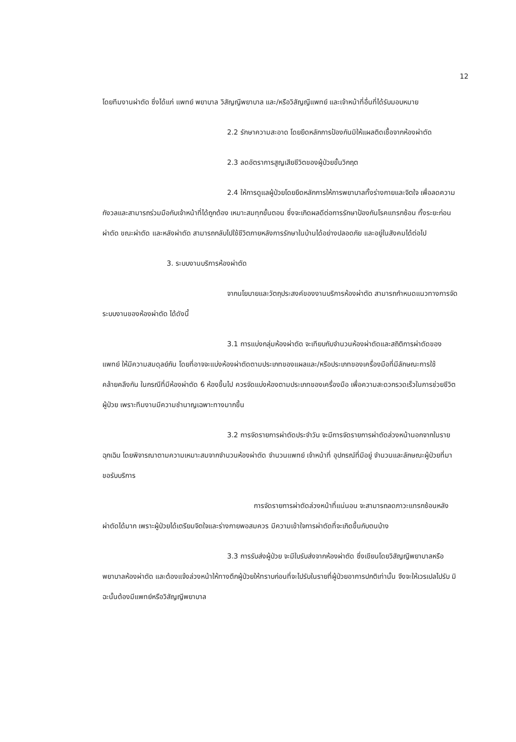12
โดยทีมงานผ่าตัด ซึ่งได้แก่ แพทย์ พยาบาล วิสัญญีพยาบาล และ/หรือวิสัญญีแพทย์ และเจ้าหน้าที่อื่นที่ได้รับมอบหมาย
2.2 รักษาความสะอาด โดยยึดหลักการป้องกันมิให้แผลติดเชื้อจากห้องผ่าตัด
2.3 ลดอัตราการสูญเสียชีวิตของผู้ป่วยขั้นวิกฤต
2.4 ให้การดูแลผู้ป่วยโดยยึดหลักการให้การพยาบาลทั้งร่างกายและจิตใจ เพื่อลดความกังวลและสามารถร่วมมือกับเจ้าหน้าที่ได้ถูกต้อง เหมาะสมทุกขั้นตอน ซึ่งจะเกิดผลดีต่อการรักษาป้องกันโรคแทรกซ้อน ทั้งระยะก่อนผ่าตัด ขณะผ่าตัด และหลังผ่าตัด สามารถกลับไปใช้ชีวิตภายหลังการรักษาในบ้านได้อย่างปลอดภัย และอยู่ในสังคมได้ต่อไป
3. ระบบงานบริการห้องผ่าตัด
จากนโยบายและวัตถุประสงค์ของงานบริการห้องผ่าตัด สามารถกำหนดแนวทางการจัดระบบงานของห้องผ่าตัด ได้ดังนี้
3.1 การแบ่งกลุ่มห้องผ่าตัด จะเทียบกับจำนวนห้องผ่าตัดและสถิติการผ่าตัดของแพทย์ ให้มีความสมดุลย์กัน โดยที่อาจจะแบ่งห้องผ่าตัดตามประเภทของแผลและ/หรือประเภทของเครื่องมือที่มีลักษณะการใช้คล้ายคลึงกัน ในกรณีที่มีห้องผ่าตัด 6 ห้องขึ้นไป ควรจัดแบ่งห้องตามประเภทของเครื่องมือ เพื่อความสะดวกรวดเร็วในการช่วยชีวิตผู้ป่วย เพราะทีมงานมีความชำนาญเฉพาะทางมากขึ้น
3.2 การจัดรายการผ่าตัดประจำวัน จะมีการจัดรายการผ่าตัดล่วงหน้านอกจากในรายฉุกเฉิน โดยพิจารณาตามความเหมาะสมจากจำนวนห้องผ่าตัด จำนวนแพทย์ เจ้าหน้าที่ อุปกรณ์ที่มีอยู่ จำนวนและลักษณะผู้ป่วยที่มาขอรับบริการ
การจัดรายการผ่าตัดล่วงหน้าที่แน่นอน จะสามารถลดภาวะแทรกซ้อนหลังผ่าตัดได้มาก เพราะผู้ป่วยได้เตรียมจิตใจและร่างกายพอสมควร มีความเข้าใจการผ่าตัดที่จะเกิดขึ้นกับตนบ้าง
3.3 การรับส่งผู้ป่วย จะมีใบรับส่งจากห้องผ่าตัด ซึ่งเขียนโดยวิสัญญีพยาบาลหรือพยาบาลห้องผ่าตัด และต้องแจ้งล่วงหน้าให้ทางตึกผู้ป่วยให้ทราบก่อนที่จะไปรับในรายที่ผู้ป่วยอาการปกติเท่านั้น จึงจะให้เวรเปลไปรับ มิฉะนั้นต้องมีแพทย์หรือวิสัญญีพยาบาล